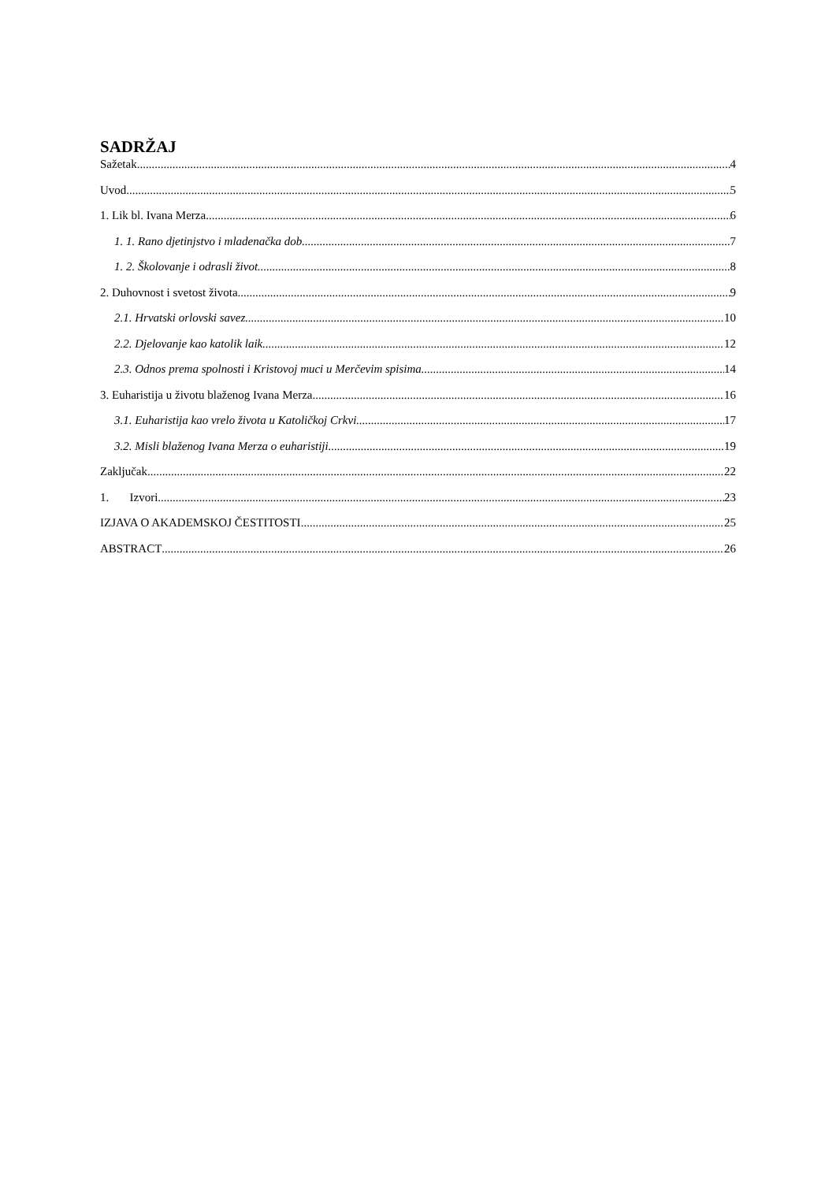SADRŽAJ
Sažetak 4
Uvod 5
1. Lik bl. Ivana Merza 6
1. 1. Rano djetinjstvo i mladenačka dob 7
1. 2. Školovanje i odrasli život 8
2. Duhovnost i svetost života 9
2.1. Hrvatski orlovski savez 10
2.2. Djelovanje kao katolik laik 12
2.3. Odnos prema spolnosti i Kristovoj muci u Merčevim spisima 14
3. Euharistija u životu blaženog Ivana Merza 16
3.1. Euharistija kao vrelo života u Katoličkoj Crkvi 17
3.2. Misli blaženog Ivana Merza o euharistiji 19
Zaključak 22
1. Izvori 23
IZJAVA O AKADEMSKOJ ČESTITOSTI 25
ABSTRACT 26